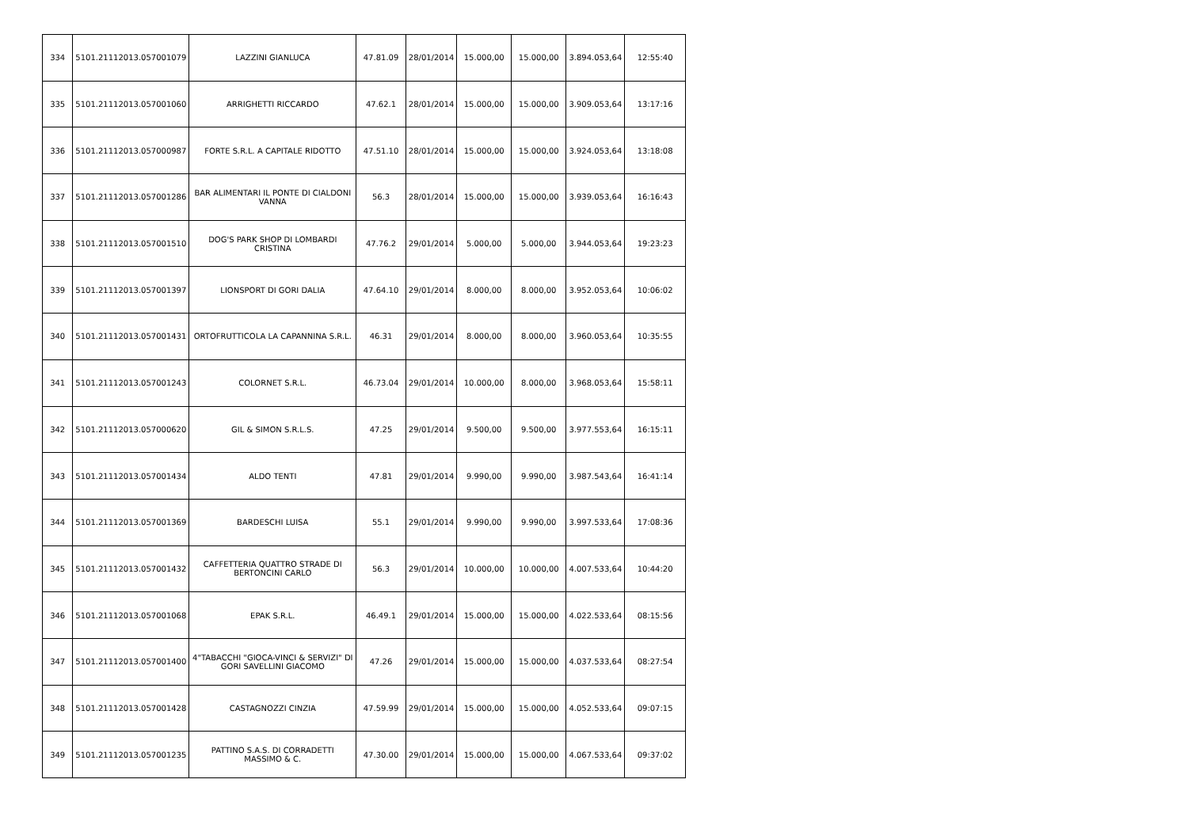| 334 | 5101.21112013.057001079 | LAZZINI GIANLUCA | 47.81.09 | 28/01/2014 | 15.000,00 | 15.000,00 | 3.894.053,64 | 12:55:40 |
| 335 | 5101.21112013.057001060 | ARRIGHETTI RICCARDO | 47.62.1 | 28/01/2014 | 15.000,00 | 15.000,00 | 3.909.053,64 | 13:17:16 |
| 336 | 5101.21112013.057000987 | FORTE S.R.L. A CAPITALE RIDOTTO | 47.51.10 | 28/01/2014 | 15.000,00 | 15.000,00 | 3.924.053,64 | 13:18:08 |
| 337 | 5101.21112013.057001286 | BAR ALIMENTARI IL PONTE DI CIALDONI VANNA | 56.3 | 28/01/2014 | 15.000,00 | 15.000,00 | 3.939.053,64 | 16:16:43 |
| 338 | 5101.21112013.057001510 | DOG'S PARK SHOP DI LOMBARDI CRISTINA | 47.76.2 | 29/01/2014 | 5.000,00 | 5.000,00 | 3.944.053,64 | 19:23:23 |
| 339 | 5101.21112013.057001397 | LIONSPORT DI GORI DALIA | 47.64.10 | 29/01/2014 | 8.000,00 | 8.000,00 | 3.952.053,64 | 10:06:02 |
| 340 | 5101.21112013.057001431 | ORTOFRUTTICOLA LA CAPANNINA S.R.L. | 46.31 | 29/01/2014 | 8.000,00 | 8.000,00 | 3.960.053,64 | 10:35:55 |
| 341 | 5101.21112013.057001243 | COLORNET S.R.L. | 46.73.04 | 29/01/2014 | 10.000,00 | 8.000,00 | 3.968.053,64 | 15:58:11 |
| 342 | 5101.21112013.057000620 | GIL & SIMON S.R.L.S. | 47.25 | 29/01/2014 | 9.500,00 | 9.500,00 | 3.977.553,64 | 16:15:11 |
| 343 | 5101.21112013.057001434 | ALDO TENTI | 47.81 | 29/01/2014 | 9.990,00 | 9.990,00 | 3.987.543,64 | 16:41:14 |
| 344 | 5101.21112013.057001369 | BARDESCHI LUISA | 55.1 | 29/01/2014 | 9.990,00 | 9.990,00 | 3.997.533,64 | 17:08:36 |
| 345 | 5101.21112013.057001432 | CAFFETTERIA QUATTRO STRADE DI BERTONCINI CARLO | 56.3 | 29/01/2014 | 10.000,00 | 10.000,00 | 4.007.533,64 | 10:44:20 |
| 346 | 5101.21112013.057001068 | EPAK S.R.L. | 46.49.1 | 29/01/2014 | 15.000,00 | 15.000,00 | 4.022.533,64 | 08:15:56 |
| 347 | 5101.21112013.057001400 | 4"TABACCHI "GIOCA-VINCI & SERVIZI" DI GORI SAVELLINI GIACOMO | 47.26 | 29/01/2014 | 15.000,00 | 15.000,00 | 4.037.533,64 | 08:27:54 |
| 348 | 5101.21112013.057001428 | CASTAGNOZZI CINZIA | 47.59.99 | 29/01/2014 | 15.000,00 | 15.000,00 | 4.052.533,64 | 09:07:15 |
| 349 | 5101.21112013.057001235 | PATTINO S.A.S. DI CORRADETTI MASSIMO & C. | 47.30.00 | 29/01/2014 | 15.000,00 | 15.000,00 | 4.067.533,64 | 09:37:02 |